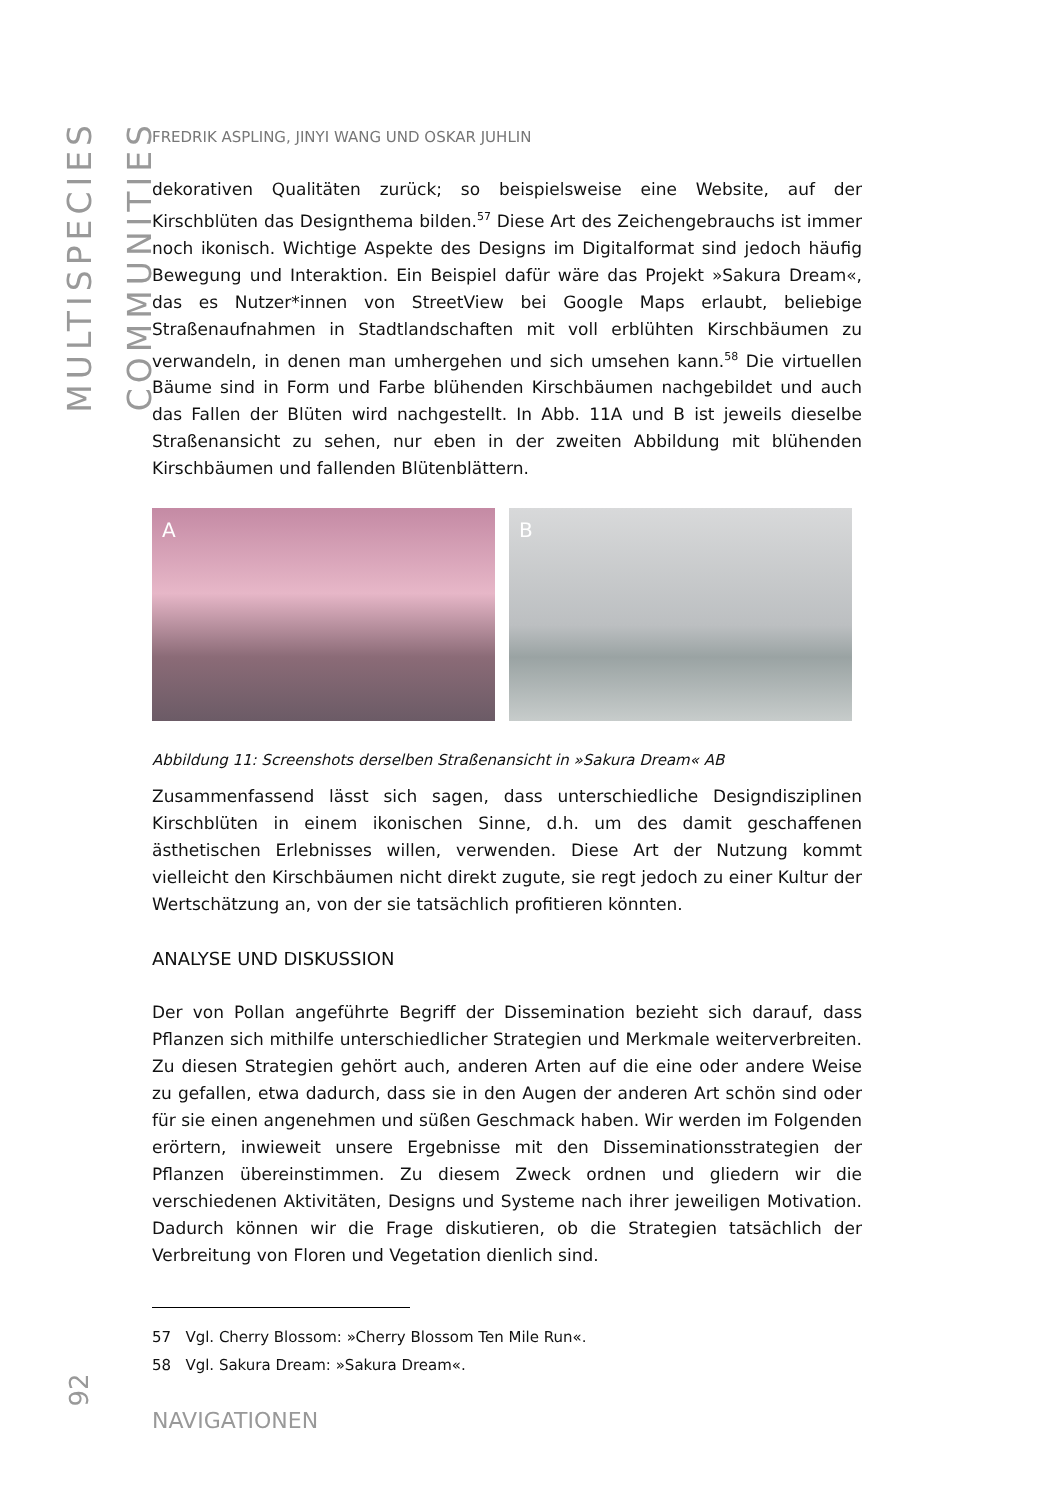MULTISPECIES COMMUNITIES
92
FREDRIK ASPLING, JINYI WANG UND OSKAR JUHLIN
dekorativen Qualitäten zurück; so beispielsweise eine Website, auf der Kirschblüten das Designthema bilden.<sup>57</sup> Diese Art des Zeichengebrauchs ist immer noch ikonisch. Wichtige Aspekte des Designs im Digitalformat sind jedoch häufig Bewegung und Interaktion. Ein Beispiel dafür wäre das Projekt »Sakura Dream«, das es Nutzer*innen von StreetView bei Google Maps erlaubt, beliebige Straßenaufnahmen in Stadtlandschaften mit voll erblühten Kirschbäumen zu verwandeln, in denen man umhergehen und sich umsehen kann.<sup>58</sup> Die virtuellen Bäume sind in Form und Farbe blühenden Kirschbäumen nachgebildet und auch das Fallen der Blüten wird nachgestellt. In Abb. 11A und B ist jeweils dieselbe Straßenansicht zu sehen, nur eben in der zweiten Abbildung mit blühenden Kirschbäumen und fallenden Blütenblättern.
A B
Abbildung 11: Screenshots derselben Straßenansicht in »Sakura Dream« AB
Zusammenfassend lässt sich sagen, dass unterschiedliche Designdisziplinen Kirschblüten in einem ikonischen Sinne, d.h. um des damit geschaffenen ästhetischen Erlebnisses willen, verwenden. Diese Art der Nutzung kommt vielleicht den Kirschbäumen nicht direkt zugute, sie regt jedoch zu einer Kultur der Wertschätzung an, von der sie tatsächlich profitieren könnten.
ANALYSE UND DISKUSSION
Der von Pollan angeführte Begriff der Dissemination bezieht sich darauf, dass Pflanzen sich mithilfe unterschiedlicher Strategien und Merkmale weiterverbreiten. Zu diesen Strategien gehört auch, anderen Arten auf die eine oder andere Weise zu gefallen, etwa dadurch, dass sie in den Augen der anderen Art schön sind oder für sie einen angenehmen und süßen Geschmack haben. Wir werden im Folgenden erörtern, inwieweit unsere Ergebnisse mit den Disseminationsstrategien der Pflanzen übereinstimmen. Zu diesem Zweck ordnen und gliedern wir die verschiedenen Aktivitäten, Designs und Systeme nach ihrer jeweiligen Motivation. Dadurch können wir die Frage diskutieren, ob die Strategien tatsächlich der Verbreitung von Floren und Vegetation dienlich sind.
57 Vgl. Cherry Blossom: »Cherry Blossom Ten Mile Run«.
58 Vgl. Sakura Dream: »Sakura Dream«.
NAVIGATIONEN